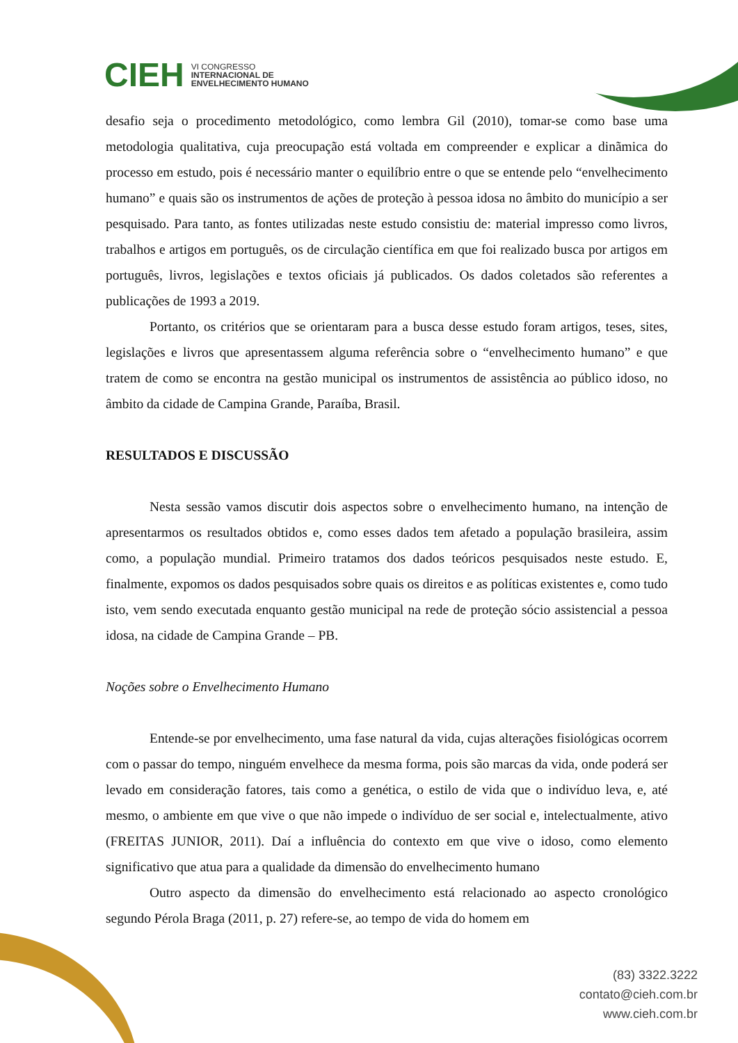CIEH VI CONGRESSO
INTERNACIONAL DE
ENVELHECIMENTO HUMANO
desafio seja o procedimento metodológico, como lembra Gil (2010), tomar-se como base uma metodologia qualitativa, cuja preocupação está voltada em compreender e explicar a dinãmica do processo em estudo, pois é necessário manter o equilíbrio entre o que se entende pelo “envelhecimento humano” e quais são os instrumentos de ações de proteção à pessoa idosa no âmbito do município a ser pesquisado. Para tanto, as fontes utilizadas neste estudo consistiu de: material impresso como livros, trabalhos e artigos em português, os de circulação científica em que foi realizado busca por artigos em português, livros, legislações e textos oficiais já publicados. Os dados coletados são referentes a publicações de 1993 a 2019.
Portanto, os critérios que se orientaram para a busca desse estudo foram artigos, teses, sites, legislações e livros que apresentassem alguma referência sobre o “envelhecimento humano” e que tratem de como se encontra na gestão municipal os instrumentos de assistência ao público idoso, no âmbito da cidade de Campina Grande, Paraíba, Brasil.
RESULTADOS E DISCUSSÃO
Nesta sessão vamos discutir dois aspectos sobre o envelhecimento humano, na intenção de apresentarmos os resultados obtidos e, como esses dados tem afetado a população brasileira, assim como, a população mundial. Primeiro tratamos dos dados teóricos pesquisados neste estudo. E, finalmente, expomos os dados pesquisados sobre quais os direitos e as políticas existentes e, como tudo isto, vem sendo executada enquanto gestão municipal na rede de proteção sócio assistencial a pessoa idosa, na cidade de Campina Grande – PB.
Noções sobre o Envelhecimento Humano
Entende-se por envelhecimento, uma fase natural da vida, cujas alterações fisiológicas ocorrem com o passar do tempo, ninguém envelhece da mesma forma, pois são marcas da vida, onde poderá ser levado em consideração fatores, tais como a genética, o estilo de vida que o indivíduo leva, e, até mesmo, o ambiente em que vive o que não impede o indivíduo de ser social e, intelectualmente, ativo (FREITAS JUNIOR, 2011). Daí a influência do contexto em que vive o idoso, como elemento significativo que atua para a qualidade da dimensão do envelhecimento humano
Outro aspecto da dimensão do envelhecimento está relacionado ao aspecto cronológico segundo Pérola Braga (2011, p. 27) refere-se, ao tempo de vida do homem em
(83) 3322.3222
contato@cieh.com.br
www.cieh.com.br